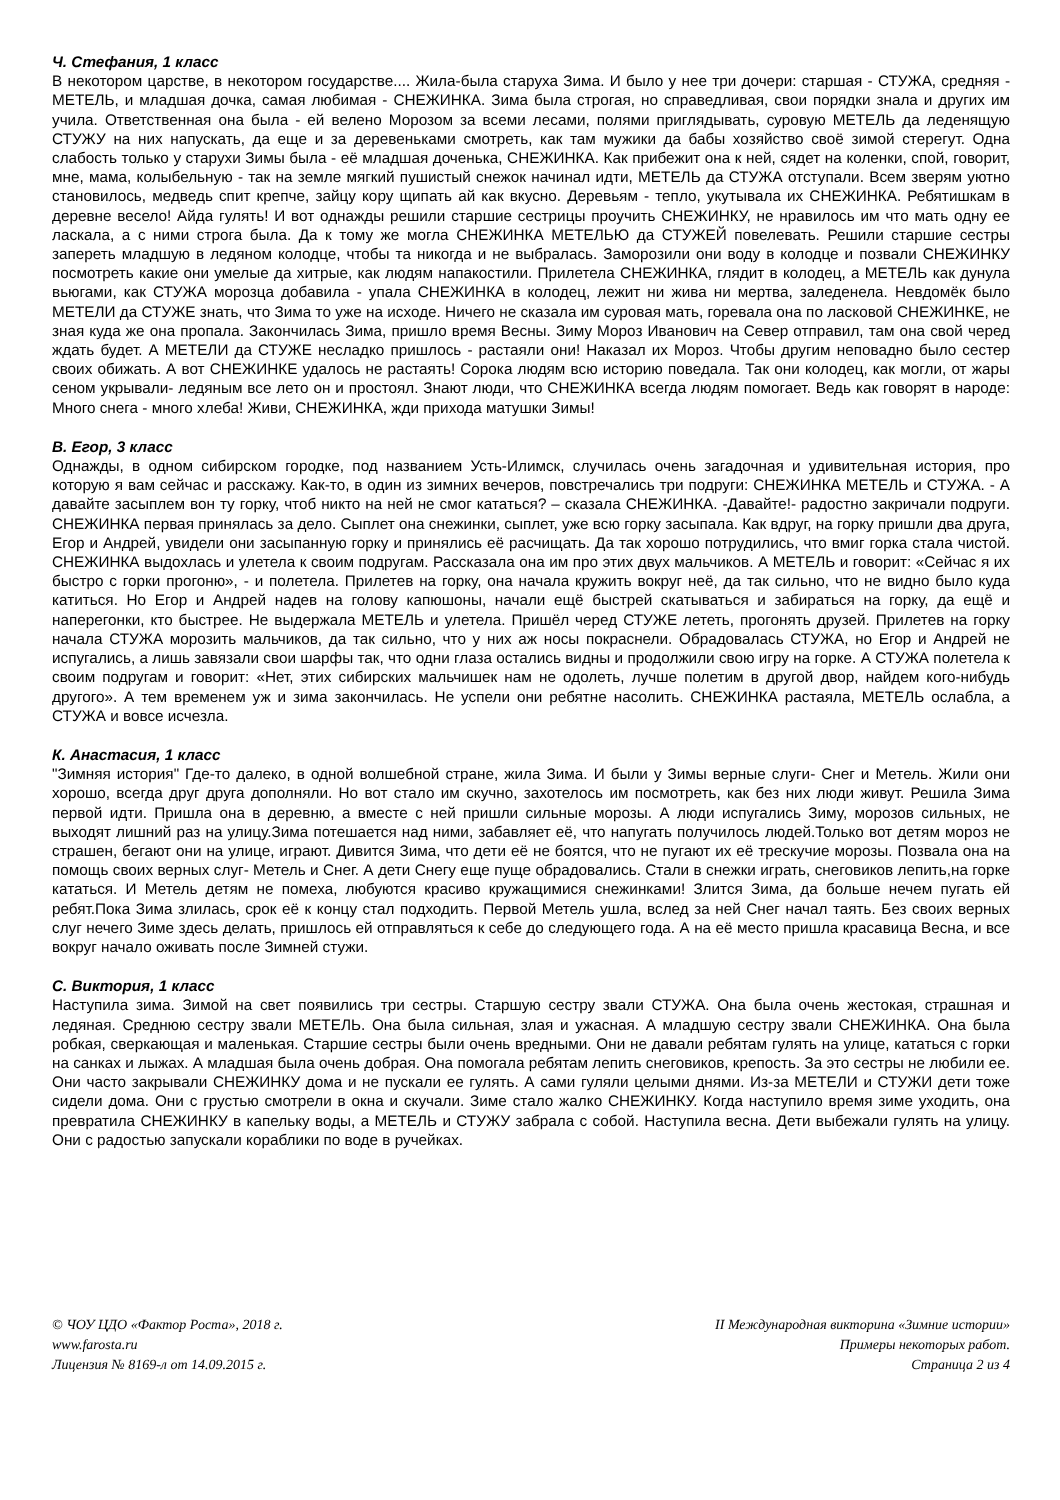Ч. Стефания, 1 класс
В некотором царстве, в некотором государстве.... Жила-была старуха Зима. И было у нее три дочери: старшая - СТУЖА, средняя - МЕТЕЛЬ, и младшая дочка, самая любимая - СНЕЖИНКА. Зима была строгая, но справедливая, свои порядки знала и других им учила. Ответственная она была - ей велено Морозом за всеми лесами, полями приглядывать, суровую МЕТЕЛЬ да леденящую СТУЖУ на них напускать, да еще и за деревеньками смотреть, как там мужики да бабы хозяйство своё зимой стерегут. Одна слабость только у старухи Зимы была - её младшая доченька, СНЕЖИНКА. Как прибежит она к ней, сядет на коленки, спой, говорит, мне, мама, колыбельную - так на земле мягкий пушистый снежок начинал идти, МЕТЕЛЬ да СТУЖА отступали. Всем зверям уютно становилось, медведь спит крепче, зайцу кору щипать ай как вкусно. Деревьям - тепло, укутывала их СНЕЖИНКА. Ребятишкам в деревне весело! Айда гулять! И вот однажды решили старшие сестрицы проучить СНЕЖИНКУ, не нравилось им что мать одну ее ласкала, а с ними строга была. Да к тому же могла СНЕЖИНКА МЕТЕЛЬЮ да СТУЖЕЙ повелевать. Решили старшие сестры запереть младшую в ледяном колодце, чтобы та никогда и не выбралась. Заморозили они воду в колодце и позвали СНЕЖИНКУ посмотреть какие они умелые да хитрые, как людям напакостили. Прилетела СНЕЖИНКА, глядит в колодец, а МЕТЕЛЬ как дунула вьюгами, как СТУЖА морозца добавила - упала СНЕЖИНКА в колодец, лежит ни жива ни мертва, заледенела. Невдомёк было МЕТЕЛИ да СТУЖЕ знать, что Зима то уже на исходе. Ничего не сказала им суровая мать, горевала она по ласковой СНЕЖИНКЕ, не зная куда же она пропала. Закончилась Зима, пришло время Весны. Зиму Мороз Иванович на Север отправил, там она свой черед ждать будет. А МЕТЕЛИ да СТУЖЕ несладко пришлось - растаяли они! Наказал их Мороз. Чтобы другим неповадно было сестер своих обижать. А вот СНЕЖИНКЕ удалось не растаять! Сорока людям всю историю поведала. Так они колодец, как могли, от жары сеном укрывали- ледяным все лето он и простоял. Знают люди, что СНЕЖИНКА всегда людям помогает. Ведь как говорят в народе: Много снега - много хлеба! Живи, СНЕЖИНКА, жди прихода матушки Зимы!
В. Егор, 3 класс
Однажды, в одном сибирском городке, под названием Усть-Илимск, случилась очень загадочная и удивительная история, про которую я вам сейчас и расскажу. Как-то, в один из зимних вечеров, повстречались три подруги: СНЕЖИНКА МЕТЕЛЬ и СТУЖА. - А давайте засыплем вон ту горку, чтоб никто на ней не смог кататься? – сказала СНЕЖИНКА. -Давайте!- радостно закричали подруги. СНЕЖИНКА первая принялась за дело. Сыплет она снежинки, сыплет, уже всю горку засыпала. Как вдруг, на горку пришли два друга, Егор и Андрей, увидели они засыпанную горку и принялись её расчищать. Да так хорошо потрудились, что вмиг горка стала чистой. СНЕЖИНКА выдохлась и улетела к своим подругам. Рассказала она им про этих двух мальчиков. А МЕТЕЛЬ и говорит: «Сейчас я их быстро с горки прогоню», - и полетела. Прилетев на горку, она начала кружить вокруг неё, да так сильно, что не видно было куда катиться. Но Егор и Андрей надев на голову капюшоны, начали ещё быстрей скатываться и забираться на горку, да ещё и наперегонки, кто быстрее. Не выдержала МЕТЕЛЬ и улетела. Пришёл черед СТУЖЕ лететь, прогонять друзей. Прилетев на горку начала СТУЖА морозить мальчиков, да так сильно, что у них аж носы покраснели. Обрадовалась СТУЖА, но Егор и Андрей не испугались, а лишь завязали свои шарфы так, что одни глаза остались видны и продолжили свою игру на горке. А СТУЖА полетела к своим подругам и говорит: «Нет, этих сибирских мальчишек нам не одолеть, лучше полетим в другой двор, найдем кого-нибудь другого». А тем временем уж и зима закончилась. Не успели они ребятне насолить. СНЕЖИНКА растаяла, МЕТЕЛЬ ослабла, а СТУЖА и вовсе исчезла.
К. Анастасия, 1 класс
"Зимняя история" Где-то далеко, в одной волшебной стране, жила Зима. И были у Зимы верные слуги- Снег и Метель. Жили они хорошо, всегда друг друга дополняли. Но вот стало им скучно, захотелось им посмотреть, как без них люди живут. Решила Зима первой идти. Пришла она в деревню, а вместе с ней пришли сильные морозы. А люди испугались Зиму, морозов сильных, не выходят лишний раз на улицу.Зима потешается над ними, забавляет её, что напугать получилось людей.Только вот детям мороз не страшен, бегают они на улице, играют. Дивится Зима, что дети её не боятся, что не пугают их её трескучие морозы. Позвала она на помощь своих верных слуг- Метель и Снег. А дети Снегу еще пуще обрадовались. Стали в снежки играть, снеговиков лепить,на горке кататься. И Метель детям не помеха, любуются красиво кружащимися снежинками! Злится Зима, да больше нечем пугать ей ребят.Пока Зима злилась, срок её к концу стал подходить. Первой Метель ушла, вслед за ней Снег начал таять. Без своих верных слуг нечего Зиме здесь делать, пришлось ей отправляться к себе до следующего года. А на её место пришла красавица Весна, и все вокруг начало оживать после Зимней стужи.
С. Виктория, 1 класс
Наступила зима. Зимой на свет появились три сестры. Старшую сестру звали СТУЖА. Она была очень жестокая, страшная и ледяная. Среднюю сестру звали МЕТЕЛЬ. Она была сильная, злая и ужасная. А младшую сестру звали СНЕЖИНКА. Она была робкая, сверкающая и маленькая. Старшие сестры были очень вредными. Они не давали ребятам гулять на улице, кататься с горки на санках и лыжах. А младшая была очень добрая. Она помогала ребятам лепить снеговиков, крепость. За это сестры не любили ее. Они часто закрывали СНЕЖИНКУ дома и не пускали ее гулять. А сами гуляли целыми днями. Из-за МЕТЕЛИ и СТУЖИ дети тоже сидели дома. Они с грустью смотрели в окна и скучали. Зиме стало жалко СНЕЖИНКУ. Когда наступило время зиме уходить, она превратила СНЕЖИНКУ в капельку воды, а МЕТЕЛЬ и СТУЖУ забрала с собой. Наступила весна. Дети выбежали гулять на улицу. Они с радостью запускали кораблики по воде в ручейках.
© ЧОУ ЦДО «Фактор Роста», 2018 г.
www.farosta.ru
Лицензия № 8169-л от 14.09.2015 г.
II Международная викторина «Зимние истории»
Примеры некоторых работ.
Страница 2 из 4